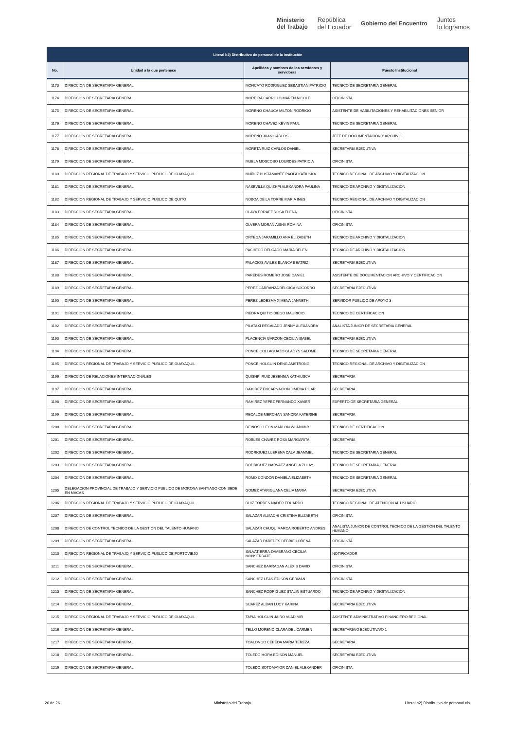Ministerio
del Trabajo República
del Ecuador Gobierno del Encuentro Juntos
lo logramos
| Literal b2) Distributivo de personal de la institución | | | |
| --- | --- | --- | --- |
| No. | Unidad a la que pertenece | Apellidos y nombres de los servidores y servidoras | Puesto Institucional |
| 1173 | DIRECCION DE SECRETARIA GENERAL | MONCAYO RODRIGUEZ SEBASTIAN PATRICIO | TECNICO DE SECRETARIA GENERAL |
| 1174 | DIRECCION DE SECRETARIA GENERAL | MOREIRA CARRILLO MAREN NICOLE | OFICINISTA |
| 1175 | DIRECCION DE SECRETARIA GENERAL | MORENO CHAUCA MILTON RODRIGO | ASISTENTE DE HABILITACIONES Y REHABILITACIONES SENIOR |
| 1176 | DIRECCION DE SECRETARIA GENERAL | MORENO CHAVEZ KEVIN PAUL | TECNICO DE SECRETARIA GENERAL |
| 1177 | DIRECCION DE SECRETARIA GENERAL | MORENO JUAN CARLOS | JEFE DE DOCUMENTACION Y ARCHIVO |
| 1178 | DIRECCION DE SECRETARIA GENERAL | MORETA RUIZ CARLOS DANIEL | SECRETARIA EJECUTIVA |
| 1179 | DIRECCION DE SECRETARIA GENERAL | MUELA MOSCOSO LOURDES PATRICIA | OFICINISTA |
| 1180 | DIRECCION REGIONAL DE TRABAJO Y SERVICIO PUBLICO DE GUAYAQUIL | MUÑOZ BUSTAMANTE PAOLA KATIUSKA | TECNICO REGIONAL DE ARCHIVO Y DIGITALIZACION |
| 1181 | DIRECCION DE SECRETARIA GENERAL | NASEVILLA QUIZHPI ALEXANDRA PAULINA | TECNICO DE ARCHIVO Y DIGITALIZACION |
| 1182 | DIRECCION REGIONAL DE TRABAJO Y SERVICIO PUBLICO DE QUITO | NOBOA DE LA TORRE MARIA INES | TECNICO REGIONAL DE ARCHIVO Y DIGITALIZACION |
| 1183 | DIRECCION DE SECRETARIA GENERAL | OLAYA ERRAEZ ROSA ELENA | OFICINISTA |
| 1184 | DIRECCION DE SECRETARIA GENERAL | OLVERA MORAN AISHA ROMINA | OFICINISTA |
| 1185 | DIRECCION DE SECRETARIA GENERAL | ORTEGA JARAMILLO ANA ELIZABETH | TECNICO DE ARCHIVO Y DIGITALIZACION |
| 1186 | DIRECCION DE SECRETARIA GENERAL | PACHECO DELGADO MARIA BELEN | TECNICO DE ARCHIVO Y DIGITALIZACION |
| 1187 | DIRECCION DE SECRETARIA GENERAL | PALACIOS AVILES BLANCA BEATRIZ | SECRETARIA EJECUTIVA |
| 1188 | DIRECCION DE SECRETARIA GENERAL | PAREDES ROMERO JOSE DANIEL | ASISTENTE DE DOCUMENTACION ARCHIVO Y CERTIFICACION |
| 1189 | DIRECCION DE SECRETARIA GENERAL | PEREZ CARRANZA BELGICA SOCORRO | SECRETARIA EJECUTIVA |
| 1190 | DIRECCION DE SECRETARIA GENERAL | PEREZ LEDESMA XIMENA JANNETH | SERVIDOR PUBLICO DE APOYO 3 |
| 1191 | DIRECCION DE SECRETARIA GENERAL | PIEDRA QUITIO DIEGO MAURICIO | TECNICO DE CERTIFICACION |
| 1192 | DIRECCION DE SECRETARIA GENERAL | PILATAXI REGALADO JENNY ALEXANDRA | ANALISTA JUNIOR DE SECRETARIA GENERAL |
| 1193 | DIRECCION DE SECRETARIA GENERAL | PLACENCIA GARZON CECILIA ISABEL | SECRETARIA EJECUTIVA |
| 1194 | DIRECCION DE SECRETARIA GENERAL | PONCE COLLAGUAZO GLADYS SALOME | TECNICO DE SECRETARIA GENERAL |
| 1195 | DIRECCION REGIONAL DE TRABAJO Y SERVICIO PUBLICO DE GUAYAQUIL | PONCE HOLGUIN DENG AMSTRONG | TECNICO REGIONAL DE ARCHIVO Y DIGITALIZACION |
| 1196 | DIRECCION DE RELACIONES INTERNACIONALES | QUISHPI RUIZ JESENNIA KATHIUSCA | SECRETARIA |
| 1197 | DIRECCION DE SECRETARIA GENERAL | RAMIREZ ENCARNACION JIMENA PILAR | SECRETARIA |
| 1198 | DIRECCION DE SECRETARIA GENERAL | RAMIREZ YEPEZ FERNANDO XAVIER | EXPERTO DE SECRETARIA GENERAL |
| 1199 | DIRECCION DE SECRETARIA GENERAL | RECALDE MERCHAN SANDRA KATERINE | SECRETARIA |
| 1200 | DIRECCION DE SECRETARIA GENERAL | REINOSO LEON MARLON WLADIMIR | TECNICO DE CERTIFICACION |
| 1201 | DIRECCION DE SECRETARIA GENERAL | ROBLES CHAVEZ ROSA MARGARITA | SECRETARIA |
| 1202 | DIRECCION DE SECRETARIA GENERAL | RODRIGUEZ LLERENA DALA JEAMMEL | TECNICO DE SECRETARIA GENERAL |
| 1203 | DIRECCION DE SECRETARIA GENERAL | RODRIGUEZ NARVAEZ ANGELA ZULAY | TECNICO DE SECRETARIA GENERAL |
| 1204 | DIRECCION DE SECRETARIA GENERAL | ROMO CONDOR DANIELA ELIZABETH | TECNICO DE SECRETARIA GENERAL |
| 1205 | DELEGACION PROVINCIAL DE TRABAJO Y SERVICIO PUBLICO DE MORONA SANTIAGO CON SEDE EN MACAS | GOMEZ ATARIGUANA CELIA MARIA | SECRETARIA EJECUTIVA |
| 1206 | DIRECCION REGIONAL DE TRABAJO Y SERVICIO PUBLICO DE GUAYAQUIL | RUIZ TORRES NADER EDUARDO | TECNICO REGIONAL DE ATENCION AL USUARIO |
| 1207 | DIRECCION DE SECRETARIA GENERAL | SALAZAR ALMACHI CRISTINA ELIZABETH | OFICINISTA |
| 1208 | DIRECCION DE CONTROL TECNICO DE LA GESTION DEL TALENTO HUMANO | SALAZAR CHUQUIMARCA ROBERTO ANDRES | ANALISTA JUNIOR DE CONTROL TECNICO DE LA GESTION DEL TALENTO HUMANO |
| 1209 | DIRECCION DE SECRETARIA GENERAL | SALAZAR PAREDES DEBBIE LORENA | OFICINISTA |
| 1210 | DIRECCION REGIONAL DE TRABAJO Y SERVICIO PUBLICO DE PORTOVIEJO | SALVATIERRA ZAMBRANO CECILIA MONSERRATE | NOTIFICADOR |
| 1211 | DIRECCION DE SECRETARIA GENERAL | SANCHEZ BARRAGAN ALEXIS DAVID | OFICINISTA |
| 1212 | DIRECCION DE SECRETARIA GENERAL | SANCHEZ LEAS EDISON GERMAN | OFICINISTA |
| 1213 | DIRECCION DE SECRETARIA GENERAL | SANCHEZ RODRIGUEZ STALIN ESTUARDO | TECNICO DE ARCHIVO Y DIGITALIZACION |
| 1214 | DIRECCION DE SECRETARIA GENERAL | SUAREZ ALBAN LUCY KARINA | SECRETARIA EJECUTIVA |
| 1215 | DIRECCION REGIONAL DE TRABAJO Y SERVICIO PUBLICO DE GUAYAQUIL | TAPIA HOLGUIN JAIRO VLADIMIR | ASISTENTE ADMINISTRATIVO FINANCIERO REGIONAL |
| 1216 | DIRECCION DE SECRETARIA GENERAL | TELLO MORENO CLARA DEL CARMEN | SECRETARIA/O EJECUTIVA/O 1 |
| 1217 | DIRECCION DE SECRETARIA GENERAL | TOALONGO CEPEDA MARIA TEREZA | SECRETARIA |
| 1218 | DIRECCION DE SECRETARIA GENERAL | TOLEDO MORA EDISON MANUEL | SECRETARIA EJECUTIVA |
| 1219 | DIRECCION DE SECRETARIA GENERAL | TOLEDO SOTOMAYOR DANIEL ALEXANDER | OFICINISTA |
26 de 26 Ministerio del Trabajo Literal b2) Distributivo de personal.xls